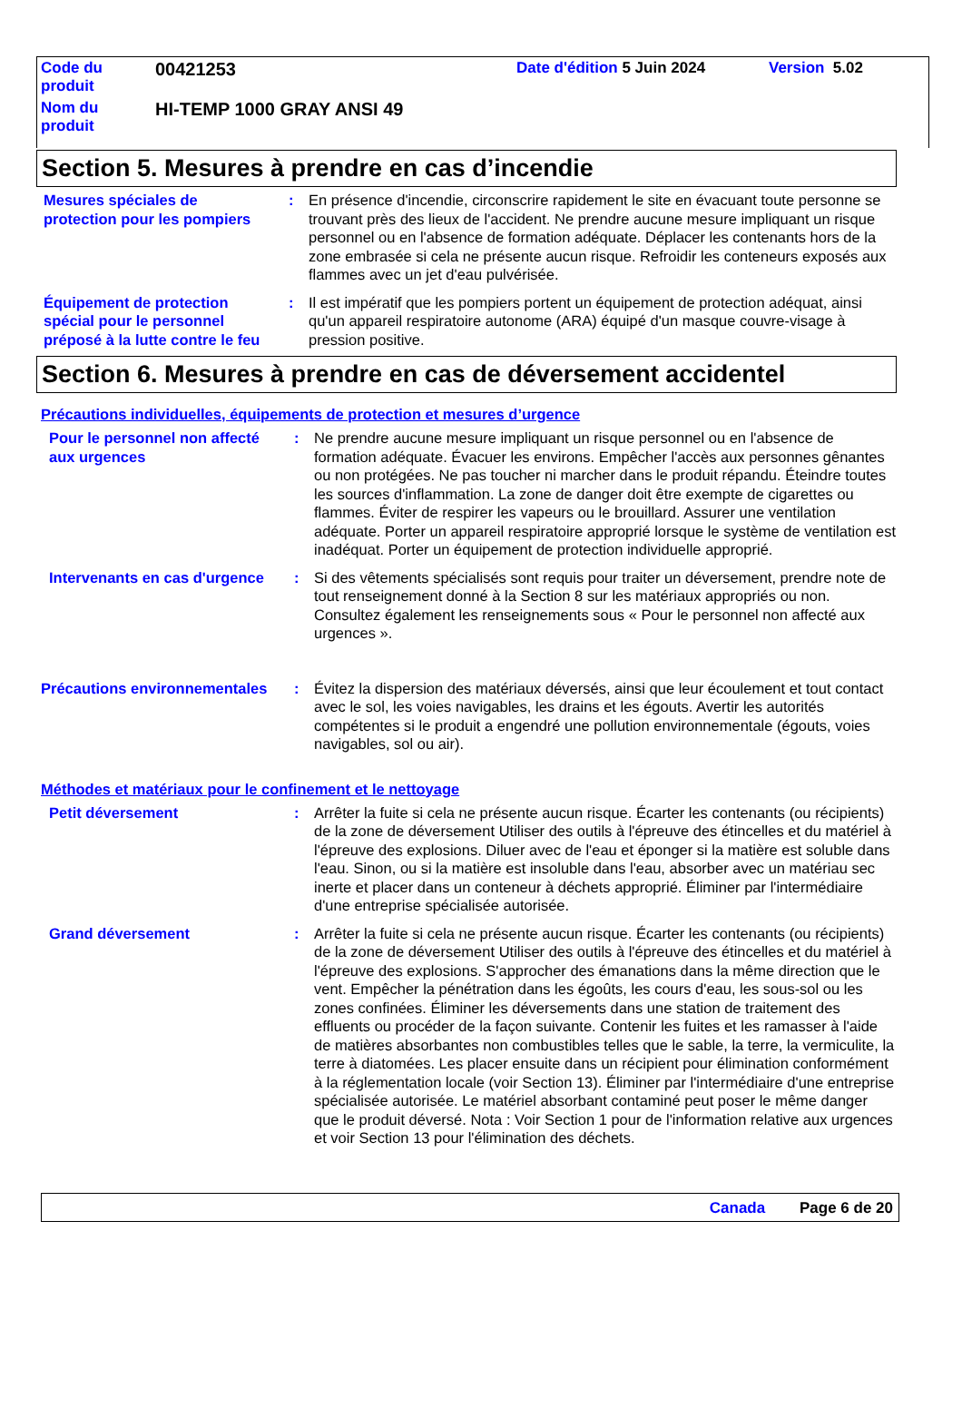| Code du produit | 00421253 | Date d'édition 5 Juin 2024 | Version 5.02 |
| Nom du produit | HI-TEMP 1000 GRAY ANSI 49 | | |
Section 5. Mesures à prendre en cas d’incendie
Mesures spéciales de protection pour les pompiers
: En présence d'incendie, circonscrire rapidement le site en évacuant toute personne se trouvant près des lieux de l'accident. Ne prendre aucune mesure impliquant un risque personnel ou en l'absence de formation adéquate. Déplacer les contenants hors de la zone embrasée si cela ne présente aucun risque. Refroidir les conteneurs exposés aux flammes avec un jet d'eau pulvérisée.
Équipement de protection spécial pour le personnel préposé à la lutte contre le feu
: Il est impératif que les pompiers portent un équipement de protection adéquat, ainsi qu'un appareil respiratoire autonome (ARA) équipé d'un masque couvre-visage à pression positive.
Section 6. Mesures à prendre en cas de déversement accidentel
Précautions individuelles, équipements de protection et mesures d’urgence
Pour le personnel non affecté aux urgences
: Ne prendre aucune mesure impliquant un risque personnel ou en l'absence de formation adéquate. Évacuer les environs. Empêcher l'accès aux personnes gênantes ou non protégées. Ne pas toucher ni marcher dans le produit répandu. Éteindre toutes les sources d'inflammation. La zone de danger doit être exempte de cigarettes ou flammes. Éviter de respirer les vapeurs ou le brouillard. Assurer une ventilation adéquate. Porter un appareil respiratoire approprié lorsque le système de ventilation est inadéquat. Porter un équipement de protection individuelle approprié.
Intervenants en cas d'urgence
: Si des vêtements spécialisés sont requis pour traiter un déversement, prendre note de tout renseignement donné à la Section 8 sur les matériaux appropriés ou non. Consultez également les renseignements sous « Pour le personnel non affecté aux urgences ».
Précautions environnementales
: Évitez la dispersion des matériaux déversés, ainsi que leur écoulement et tout contact avec le sol, les voies navigables, les drains et les égouts. Avertir les autorités compétentes si le produit a engendré une pollution environnementale (égouts, voies navigables, sol ou air).
Méthodes et matériaux pour le confinement et le nettoyage
Petit déversement : Arrêter la fuite si cela ne présente aucun risque. Écarter les contenants (ou récipients) de la zone de déversement Utiliser des outils à l'épreuve des étincelles et du matériel à l'épreuve des explosions. Diluer avec de l'eau et éponger si la matière est soluble dans l'eau. Sinon, ou si la matière est insoluble dans l'eau, absorber avec un matériau sec inerte et placer dans un conteneur à déchets approprié. Éliminer par l'intermédiaire d'une entreprise spécialisée autorisée.
Grand déversement : Arrêter la fuite si cela ne présente aucun risque. Écarter les contenants (ou récipients) de la zone de déversement Utiliser des outils à l'épreuve des étincelles et du matériel à l'épreuve des explosions. S'approcher des émanations dans la même direction que le vent. Empêcher la pénétration dans les égoûts, les cours d'eau, les sous-sol ou les zones confinées. Éliminer les déversements dans une station de traitement des effluents ou procéder de la façon suivante. Contenir les fuites et les ramasser à l'aide de matières absorbantes non combustibles telles que le sable, la terre, la vermiculite, la terre à diatomées. Les placer ensuite dans un récipient pour élimination conformément à la réglementation locale (voir Section 13). Éliminer par l'intermédiaire d'une entreprise spécialisée autorisée. Le matériel absorbant contaminé peut poser le même danger que le produit déversé. Nota : Voir Section 1 pour de l'information relative aux urgences et voir Section 13 pour l'élimination des déchets.
Canada Page 6 de 20